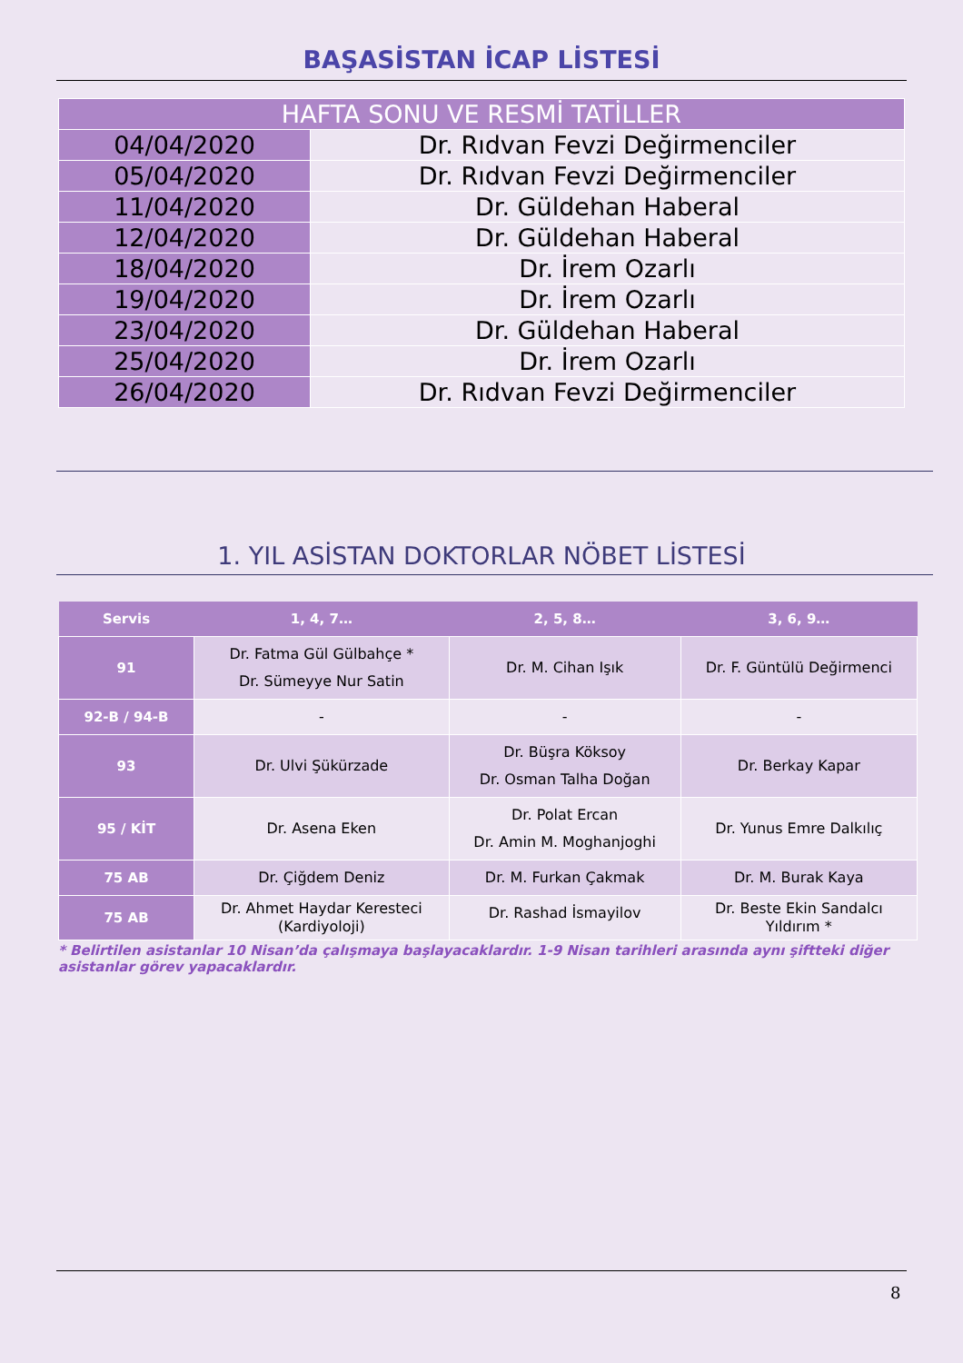BAŞASİSTAN İCAP LİSTESİ
| HAFTA SONU VE RESMİ TATİLLER | |
| --- | --- |
| 04/04/2020 | Dr. Rıdvan Fevzi Değirmenciler |
| 05/04/2020 | Dr. Rıdvan Fevzi Değirmenciler |
| 11/04/2020 | Dr. Güldehan Haberal |
| 12/04/2020 | Dr. Güldehan Haberal |
| 18/04/2020 | Dr. İrem Ozarlı |
| 19/04/2020 | Dr. İrem Ozarlı |
| 23/04/2020 | Dr. Güldehan Haberal |
| 25/04/2020 | Dr. İrem Ozarlı |
| 26/04/2020 | Dr. Rıdvan Fevzi Değirmenciler |
1. YIL ASİSTAN DOKTORLAR NÖBET LİSTESİ
| Servis | 1, 4, 7… | 2, 5, 8… | 3, 6, 9… |
| --- | --- | --- | --- |
| 91 | Dr. Fatma Gül Gülbahçe * Dr. Sümeyye Nur Satin | Dr. M. Cihan Işık | Dr. F. Güntülü Değirmenci |
| 92-B / 94-B | - | - | - |
| 93 | Dr. Ulvi Şükürzade | Dr. Büşra Köksoy Dr. Osman Talha Doğan | Dr. Berkay Kapar |
| 95 / KİT | Dr. Asena Eken | Dr. Polat Ercan Dr. Amin M. Moghanjoghi | Dr. Yunus Emre Dalkılıç |
| 75 AB | Dr. Çiğdem Deniz | Dr. M. Furkan Çakmak | Dr. M. Burak Kaya |
| 75 AB | Dr. Ahmet Haydar Keresteci (Kardiyoloji) | Dr. Rashad İsmayilov | Dr. Beste Ekin Sandalcı Yıldırım * |
* Belirtilen asistanlar 10 Nisan’da çalışmaya başlayacaklardır. 1-9 Nisan tarihleri arasında aynı şiftteki diğer asistanlar görev yapacaklardır.
8